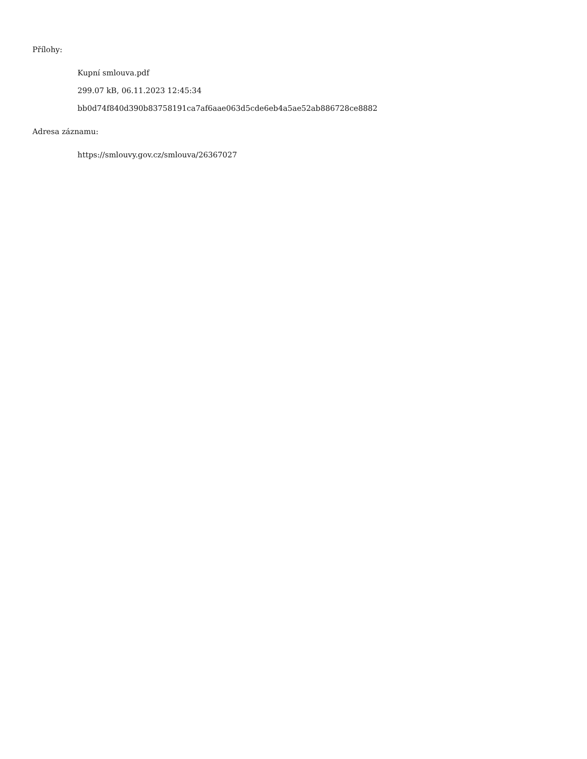Přílohy:
Kupní smlouva.pdf
299.07 kB, 06.11.2023 12:45:34
bb0d74f840d390b83758191ca7af6aae063d5cde6eb4a5ae52ab886728ce8882
Adresa záznamu:
https://smlouvy.gov.cz/smlouva/26367027